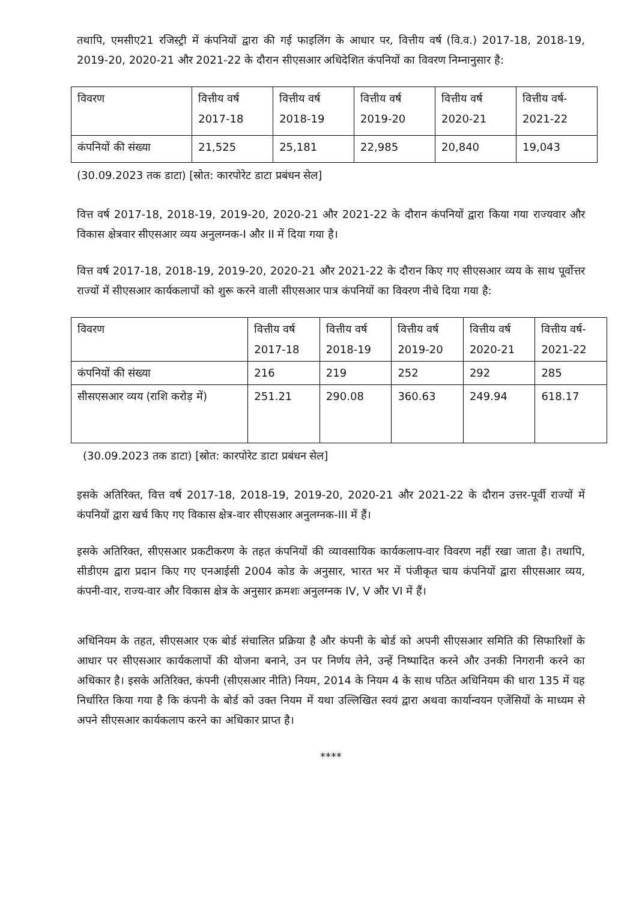तथापि, एमसीए21 रजिस्ट्री में कंपनियों द्वारा की गई फाइलिंग के आधार पर, वित्तीय वर्ष (वि.व.) 2017-18, 2018-19, 2019-20, 2020-21 और 2021-22 के दौरान सीएसआर अधिदेशित कंपनियों का विवरण निम्नानुसार है:
| विवरण | वित्तीय वर्ष 2017-18 | वित्तीय वर्ष 2018-19 | वित्तीय वर्ष 2019-20 | वित्तीय वर्ष 2020-21 | वित्तीय वर्ष- 2021-22 |
| कंपनियों की संख्या | 21,525 | 25,181 | 22,985 | 20,840 | 19,043 |
(30.09.2023 तक डाटा) [स्रोत: कारपोरेट डाटा प्रबंधन सेल]
वित्त वर्ष 2017-18, 2018-19, 2019-20, 2020-21 और 2021-22 के दौरान कंपनियों द्वारा किया गया राज्यवार और विकास क्षेत्रवार सीएसआर व्यय अनुलग्नक-I और II में दिया गया है।
वित्त वर्ष 2017-18, 2018-19, 2019-20, 2020-21 और 2021-22 के दौरान किए गए सीएसआर व्यय के साथ पूर्वोत्तर राज्यों में सीएसआर कार्यकलापों को शुरू करने वाली सीएसआर पात्र कंपनियों का विवरण नीचे दिया गया है:
| विवरण | वित्तीय वर्ष 2017-18 | वित्तीय वर्ष 2018-19 | वित्तीय वर्ष 2019-20 | वित्तीय वर्ष 2020-21 | वित्तीय वर्ष- 2021-22 |
| कंपनियों की संख्या | 216 | 219 | 252 | 292 | 285 |
| सीसएसआर व्यय (राशि करोड़ में) | 251.21 | 290.08 | 360.63 | 249.94 | 618.17 |
(30.09.2023 तक डाटा) [स्रोत: कारपोरेट डाटा प्रबंधन सेल]
इसके अतिरिक्त, वित्त वर्ष 2017-18, 2018-19, 2019-20, 2020-21 और 2021-22 के दौरान उत्तर-पूर्वी राज्यों में कंपनियों द्वारा खर्च किए गए विकास क्षेत्र-वार सीएसआर अनुलग्नक-III में हैं।
इसके अतिरिक्त, सीएसआर प्रकटीकरण के तहत कंपनियों की व्यावसायिक कार्यकलाप-वार विवरण नहीं रखा जाता है। तथापि, सीडीएम द्वारा प्रदान किए गए एनआईसी 2004 कोड के अनुसार, भारत भर में पंजीकृत चाय कंपनियों द्वारा सीएसआर व्यय, कंपनी-वार, राज्य-वार और विकास क्षेत्र के अनुसार क्रमशः अनुलग्नक IV, V और VI में हैं।
अधिनियम के तहत, सीएसआर एक बोर्ड संचालित प्रक्रिया है और कंपनी के बोर्ड को अपनी सीएसआर समिति की सिफारिशों के आधार पर सीएसआर कार्यकलापों की योजना बनाने, उन पर निर्णय लेने, उन्हें निष्पादित करने और उनकी निगरानी करने का अधिकार है। इसके अतिरिक्त, कंपनी (सीएसआर नीति) नियम, 2014 के नियम 4 के साथ पठित अधिनियम की धारा 135 में यह निर्धारित किया गया है कि कंपनी के बोर्ड को उक्त नियम में यथा उल्लिखित स्वयं द्वारा अथवा कार्यान्वयन एजेंसियों के माध्यम से अपने सीएसआर कार्यकलाप करने का अधिकार प्राप्त है।
****